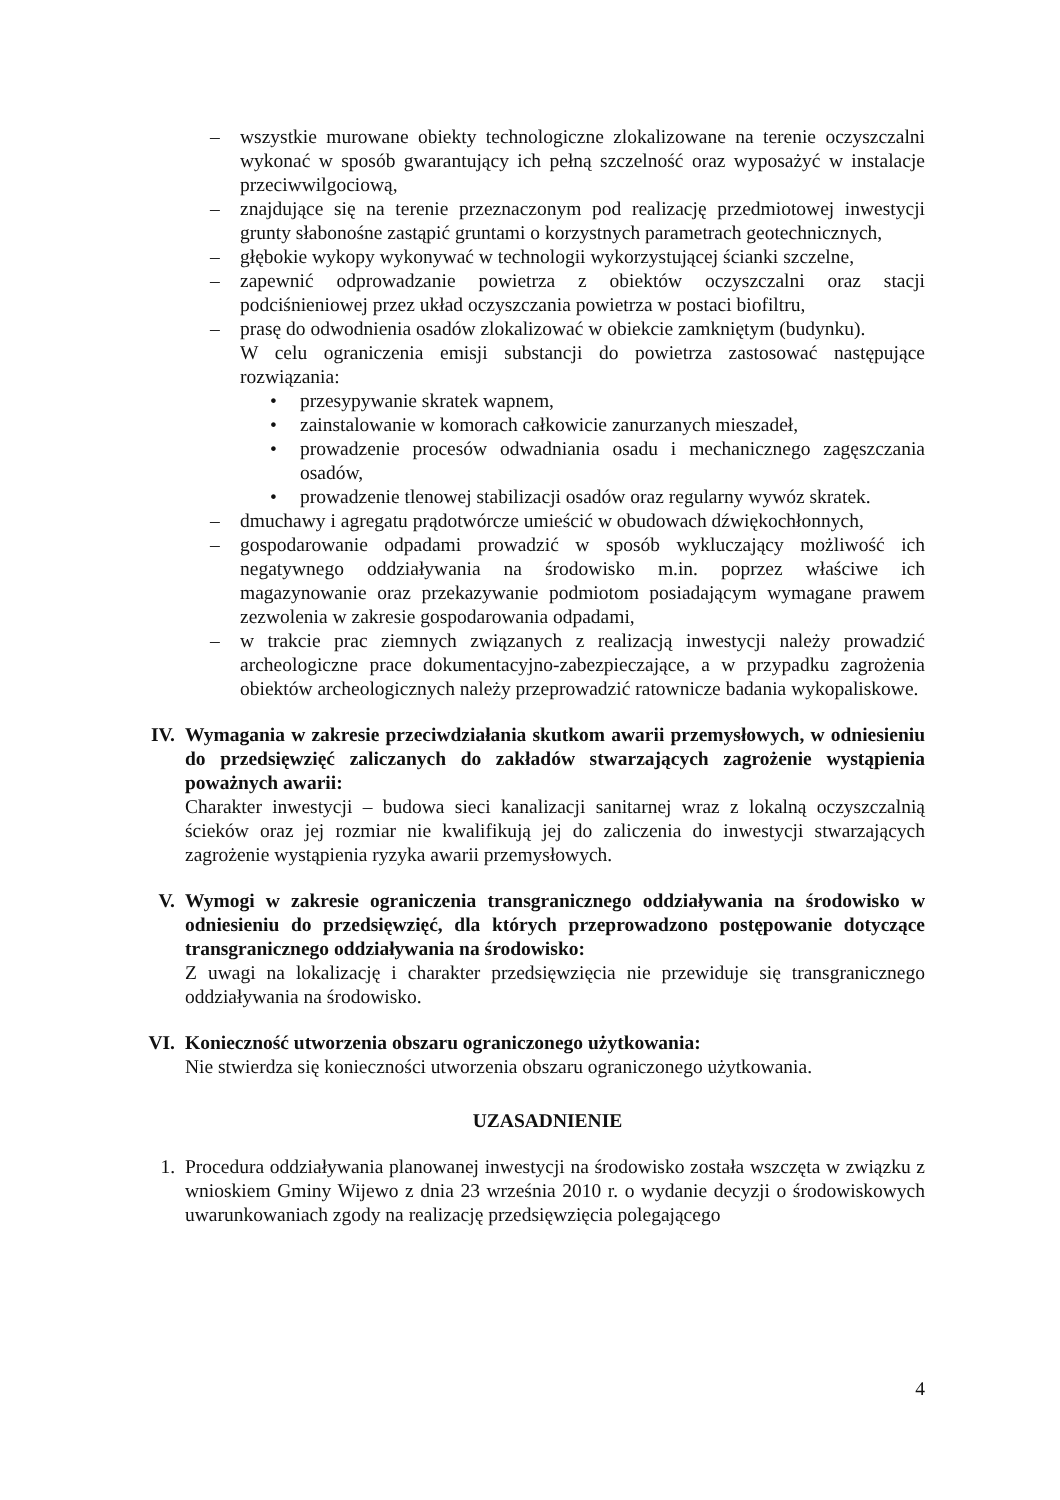– wszystkie murowane obiekty technologiczne zlokalizowane na terenie oczyszczalni wykonać w sposób gwarantujący ich pełną szczelność oraz wyposażyć w instalacje przeciwwilgociową,
– znajdujące się na terenie przeznaczonym pod realizację przedmiotowej inwestycji grunty słabonośne zastąpić gruntami o korzystnych parametrach geotechnicznych,
– głębokie wykopy wykonywać w technologii wykorzystującej ścianki szczelne,
– zapewnić odprowadzanie powietrza z obiektów oczyszczalni oraz stacji podciśnieniowej przez układ oczyszczania powietrza w postaci biofiltru,
– prasę do odwodnienia osadów zlokalizować w obiekcie zamkniętym (budynku).
W celu ograniczenia emisji substancji do powietrza zastosować następujące rozwiązania:
• przesypywanie skratek wapnem,
• zainstalowanie w komorach całkowicie zanurzanych mieszadeł,
• prowadzenie procesów odwadniania osadu i mechanicznego zagęszczania osadów,
• prowadzenie tlenowej stabilizacji osadów oraz regularny wywóz skratek.
– dmuchawy i agregatu prądotwórcze umieścić w obudowach dźwiękochłonnych,
– gospodarowanie odpadami prowadzić w sposób wykluczający możliwość ich negatywnego oddziaływania na środowisko m.in. poprzez właściwe ich magazynowanie oraz przekazywanie podmiotom posiadającym wymagane prawem zezwolenia w zakresie gospodarowania odpadami,
– w trakcie prac ziemnych związanych z realizacją inwestycji należy prowadzić archeologiczne prace dokumentacyjno-zabezpieczające, a w przypadku zagrożenia obiektów archeologicznych należy przeprowadzić ratownicze badania wykopaliskowe.
IV. Wymagania w zakresie przeciwdziałania skutkom awarii przemysłowych, w odniesieniu do przedsięwzięć zaliczanych do zakładów stwarzających zagrożenie wystąpienia poważnych awarii:
Charakter inwestycji – budowa sieci kanalizacji sanitarnej wraz z lokalną oczyszczalnią ścieków oraz jej rozmiar nie kwalifikują jej do zaliczenia do inwestycji stwarzających zagrożenie wystąpienia ryzyka awarii przemysłowych.
V. Wymogi w zakresie ograniczenia transgranicznego oddziaływania na środowisko w odniesieniu do przedsięwzięć, dla których przeprowadzono postępowanie dotyczące transgranicznego oddziaływania na środowisko:
Z uwagi na lokalizację i charakter przedsięwzięcia nie przewiduje się transgranicznego oddziaływania na środowisko.
VI. Konieczność utworzenia obszaru ograniczonego użytkowania:
Nie stwierdza się konieczności utworzenia obszaru ograniczonego użytkowania.
UZASADNIENIE
1. Procedura oddziaływania planowanej inwestycji na środowisko została wszczęta w związku z wnioskiem Gminy Wijewo z dnia 23 września 2010 r. o wydanie decyzji o środowiskowych uwarunkowaniach zgody na realizację przedsięwzięcia polegającego
4